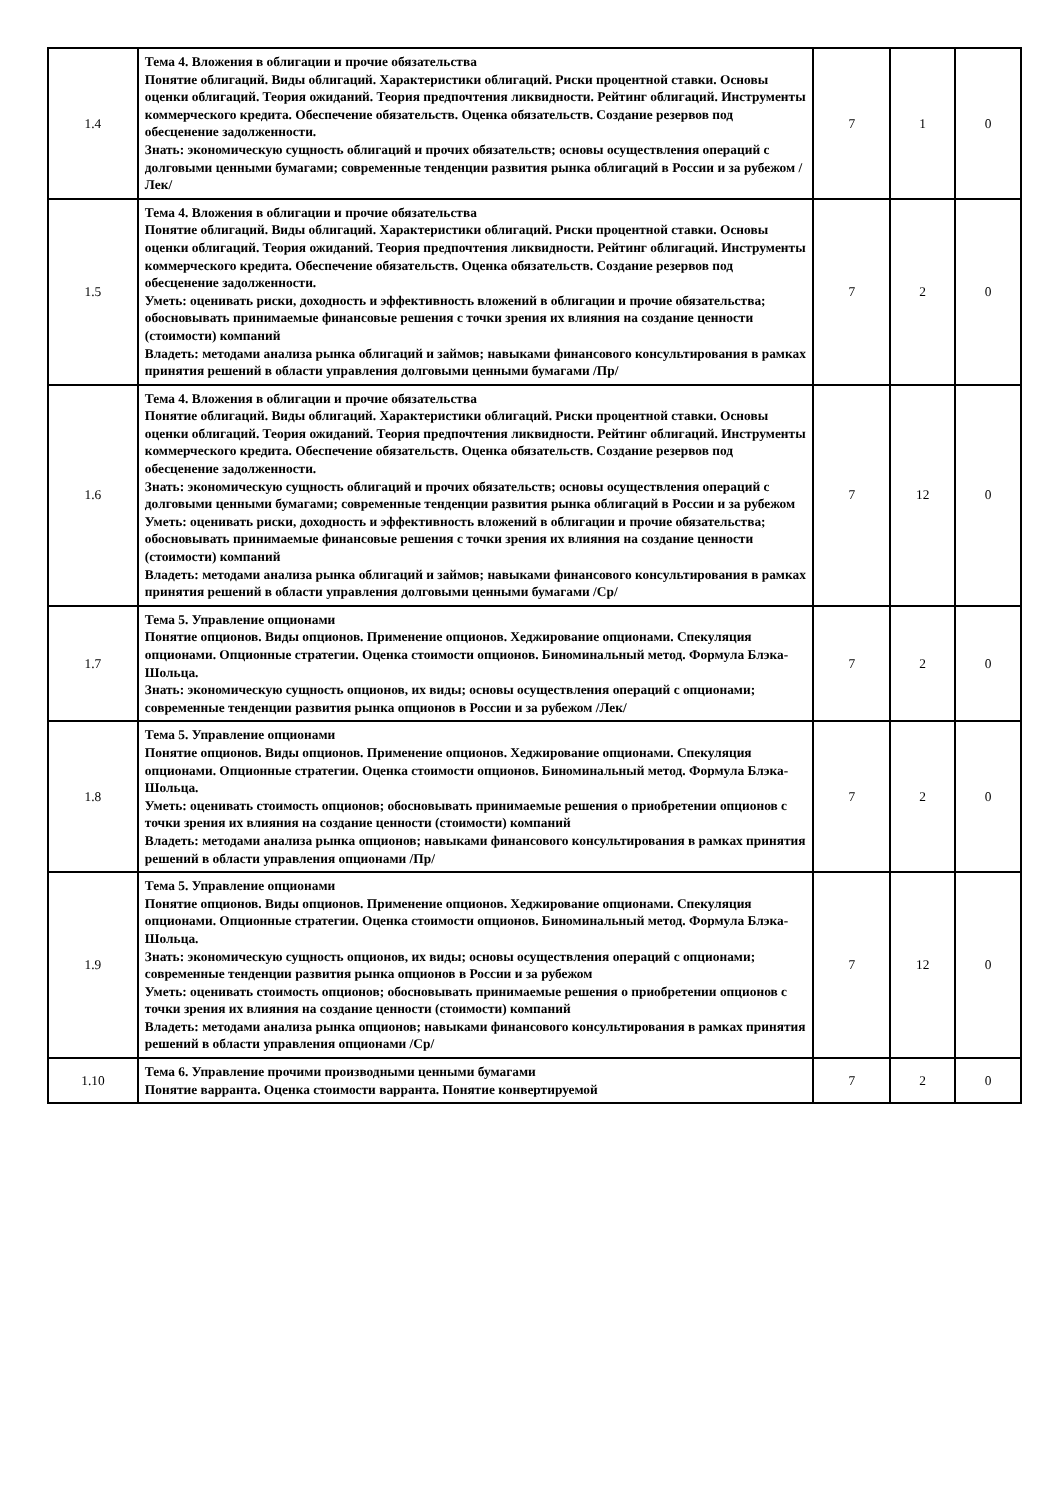| 1.4 | Тема 4. Вложения в облигации и прочие обязательства Понятие облигаций. Виды облигаций. Характеристики облигаций. Риски процентной ставки. Основы оценки облигаций. Теория ожиданий. Теория предпочтения ликвидности. Рейтинг облигаций. Инструменты коммерческого кредита. Обеспечение обязательств. Оценка обязательств. Создание резервов под обесценение задолженности. Знать: экономическую сущность облигаций и прочих обязательств; основы осуществления операций с долговыми ценными бумагами; современные тенденции развития рынка облигаций в России и за рубежом /Лек/ | 7 | 1 | 0 |
| 1.5 | Тема 4. Вложения в облигации и прочие обязательства Понятие облигаций. Виды облигаций. Характеристики облигаций. Риски процентной ставки. Основы оценки облигаций. Теория ожиданий. Теория предпочтения ликвидности. Рейтинг облигаций. Инструменты коммерческого кредита. Обеспечение обязательств. Оценка обязательств. Создание резервов под обесценение задолженности. Уметь: оценивать риски, доходность и эффективность вложений в облигации и прочие обязательства; обосновывать принимаемые финансовые решения с точки зрения их влияния на создание ценности (стоимости) компаний Владеть: методами анализа рынка облигаций и займов; навыками финансового консультирования в рамках принятия решений в области управления долговыми ценными бумагами /Пр/ | 7 | 2 | 0 |
| 1.6 | Тема 4. Вложения в облигации и прочие обязательства Понятие облигаций. Виды облигаций. Характеристики облигаций. Риски процентной ставки. Основы оценки облигаций. Теория ожиданий. Теория предпочтения ликвидности. Рейтинг облигаций. Инструменты коммерческого кредита. Обеспечение обязательств. Оценка обязательств. Создание резервов под обесценение задолженности. Знать: экономическую сущность облигаций и прочих обязательств; основы осуществления операций с долговыми ценными бумагами; современные тенденции развития рынка облигаций в России и за рубежом Уметь: оценивать риски, доходность и эффективность вложений в облигации и прочие обязательства; обосновывать принимаемые финансовые решения с точки зрения их влияния на создание ценности (стоимости) компаний Владеть: методами анализа рынка облигаций и займов; навыками финансового консультирования в рамках принятия решений в области управления долговыми ценными бумагами /Ср/ | 7 | 12 | 0 |
| 1.7 | Тема 5. Управление опционами Понятие опционов. Виды опционов. Применение опционов. Хеджирование опционами. Спекуляция опционами. Опционные стратегии. Оценка стоимости опционов. Биноминальный метод. Формула Блэка-Шольца. Знать: экономическую сущность опционов, их виды; основы осуществления операций с опционами; современные тенденции развития рынка опционов в России и за рубежом /Лек/ | 7 | 2 | 0 |
| 1.8 | Тема 5. Управление опционами Понятие опционов. Виды опционов. Применение опционов. Хеджирование опционами. Спекуляция опционами. Опционные стратегии. Оценка стоимости опционов. Биноминальный метод. Формула Блэка-Шольца. Уметь: оценивать стоимость опционов; обосновывать принимаемые решения о приобретении опционов с точки зрения их влияния на создание ценности (стоимости) компаний Владеть: методами анализа рынка опционов; навыками финансового консультирования в рамках принятия решений в области управления опционами /Пр/ | 7 | 2 | 0 |
| 1.9 | Тема 5. Управление опционами Понятие опционов. Виды опционов. Применение опционов. Хеджирование опционами. Спекуляция опционами. Опционные стратегии. Оценка стоимости опционов. Биноминальный метод. Формула Блэка-Шольца. Знать: экономическую сущность опционов, их виды; основы осуществления операций с опционами; современные тенденции развития рынка опционов в России и за рубежом Уметь: оценивать стоимость опционов; обосновывать принимаемые решения о приобретении опционов с точки зрения их влияния на создание ценности (стоимости) компаний Владеть: методами анализа рынка опционов; навыками финансового консультирования в рамках принятия решений в области управления опционами /Ср/ | 7 | 12 | 0 |
| 1.10 | Тема 6. Управление прочими производными ценными бумагами Понятие варранта. Оценка стоимости варранта. Понятие конвертируемой | 7 | 2 | 0 |